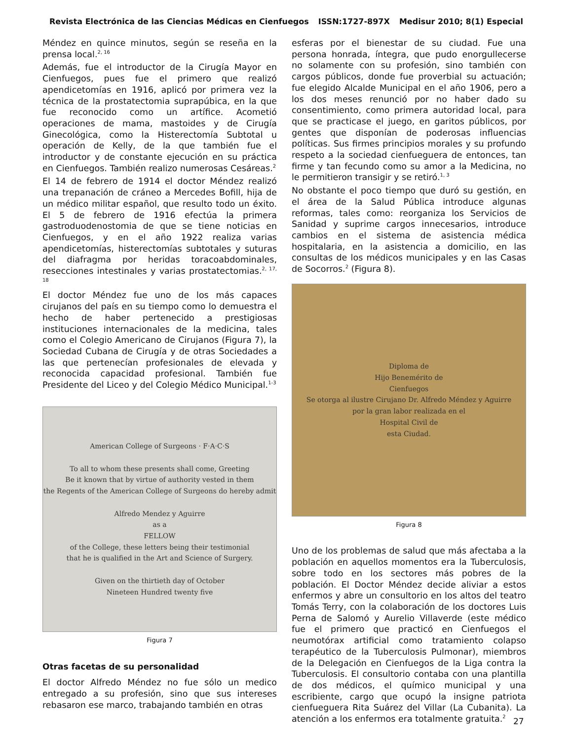Revista Electrónica de las Ciencias Médicas en Cienfuegos ISSN:1727-897X Medisur 2010; 8(1) Especial
Méndez en quince minutos, según se reseña en la prensa local.<sup>2, 16</sup>
Además, fue el introductor de la Cirugía Mayor en Cienfuegos, pues fue el primero que realizó apendicetomías en 1916, aplicó por primera vez la técnica de la prostatectomia suprapúbica, en la que fue reconocido como un artífice. Acometió operaciones de mama, mastoides y de Cirugía Ginecológica, como la Histerectomía Subtotal u operación de Kelly, de la que también fue el introductor y de constante ejecución en su práctica en Cienfuegos. También realizo numerosas Cesáreas.<sup>2</sup>
El 14 de febrero de 1914 el doctor Méndez realizó una trepanación de cráneo a Mercedes Bofill, hija de un médico militar español, que resulto todo un éxito. El 5 de febrero de 1916 efectúa la primera gastroduodenostomia de que se tiene noticias en Cienfuegos, y en el año 1922 realiza varias apendicetomías, histerectomías subtotales y suturas del diafragma por heridas toracoabdominales, resecciones intestinales y varias prostatectomias.<sup>2, 17, 18</sup>
El doctor Méndez fue uno de los más capaces cirujanos del país en su tiempo como lo demuestra el hecho de haber pertenecido a prestigiosas instituciones internacionales de la medicina, tales como el Colegio Americano de Cirujanos (Figura 7), la Sociedad Cubana de Cirugía y de otras Sociedades a las que pertenecían profesionales de elevada y reconocida capacidad profesional. También fue Presidente del Liceo y del Colegio Médico Municipal.<sup>1-3</sup>
American College of Surgeons · F·A·C·S
To all to whom these presents shall come, Greeting
Be it known that by virtue of authority vested in them
the Regents of the American College of Surgeons do hereby admit
Alfredo Mendez y Aguirre
as a
FELLOW
of the College, these letters being their testimonial
that he is qualified in the Art and Science of Surgery.
Given on the thirtieth day of October
Nineteen Hundred twenty five
Figura 7
Otras facetas de su personalidad
El doctor Alfredo Méndez no fue sólo un medico entregado a su profesión, sino que sus intereses rebasaron ese marco, trabajando también en otras
esferas por el bienestar de su ciudad. Fue una persona honrada, íntegra, que pudo enorgullecerse no solamente con su profesión, sino también con cargos públicos, donde fue proverbial su actuación; fue elegido Alcalde Municipal en el año 1906, pero a los dos meses renunció por no haber dado su consentimiento, como primera autoridad local, para que se practicase el juego, en garitos públicos, por gentes que disponían de poderosas influencias políticas. Sus firmes principios morales y su profundo respeto a la sociedad cienfueguera de entonces, tan firme y tan fecundo como su amor a la Medicina, no le permitieron transigir y se retiró.<sup>1, 3</sup>
No obstante el poco tiempo que duró su gestión, en el área de la Salud Pública introduce algunas reformas, tales como: reorganiza los Servicios de Sanidad y suprime cargos innecesarios, introduce cambios en el sistema de asistencia médica hospitalaria, en la asistencia a domicilio, en las consultas de los médicos municipales y en las Casas de Socorros.<sup>2</sup> (Figura 8).
Diploma de
Hijo Benemérito de
Cienfuegos
Se otorga al ilustre Cirujano Dr. Alfredo Méndez y Aguirre
por la gran labor realizada en el
Hospital Civil de
esta Ciudad.
Figura 8
Uno de los problemas de salud que más afectaba a la población en aquellos momentos era la Tuberculosis, sobre todo en los sectores más pobres de la población. El Doctor Méndez decide aliviar a estos enfermos y abre un consultorio en los altos del teatro Tomás Terry, con la colaboración de los doctores Luis Perna de Salomó y Aurelio Villaverde (este médico fue el primero que practicó en Cienfuegos el neumotórax artificial como tratamiento colapso terapéutico de la Tuberculosis Pulmonar), miembros de la Delegación en Cienfuegos de la Liga contra la Tuberculosis. El consultorio contaba con una plantilla de dos médicos, el químico municipal y una escribiente, cargo que ocupó la insigne patriota cienfueguera Rita Suárez del Villar (La Cubanita). La atención a los enfermos era totalmente gratuita.<sup>2</sup>
27